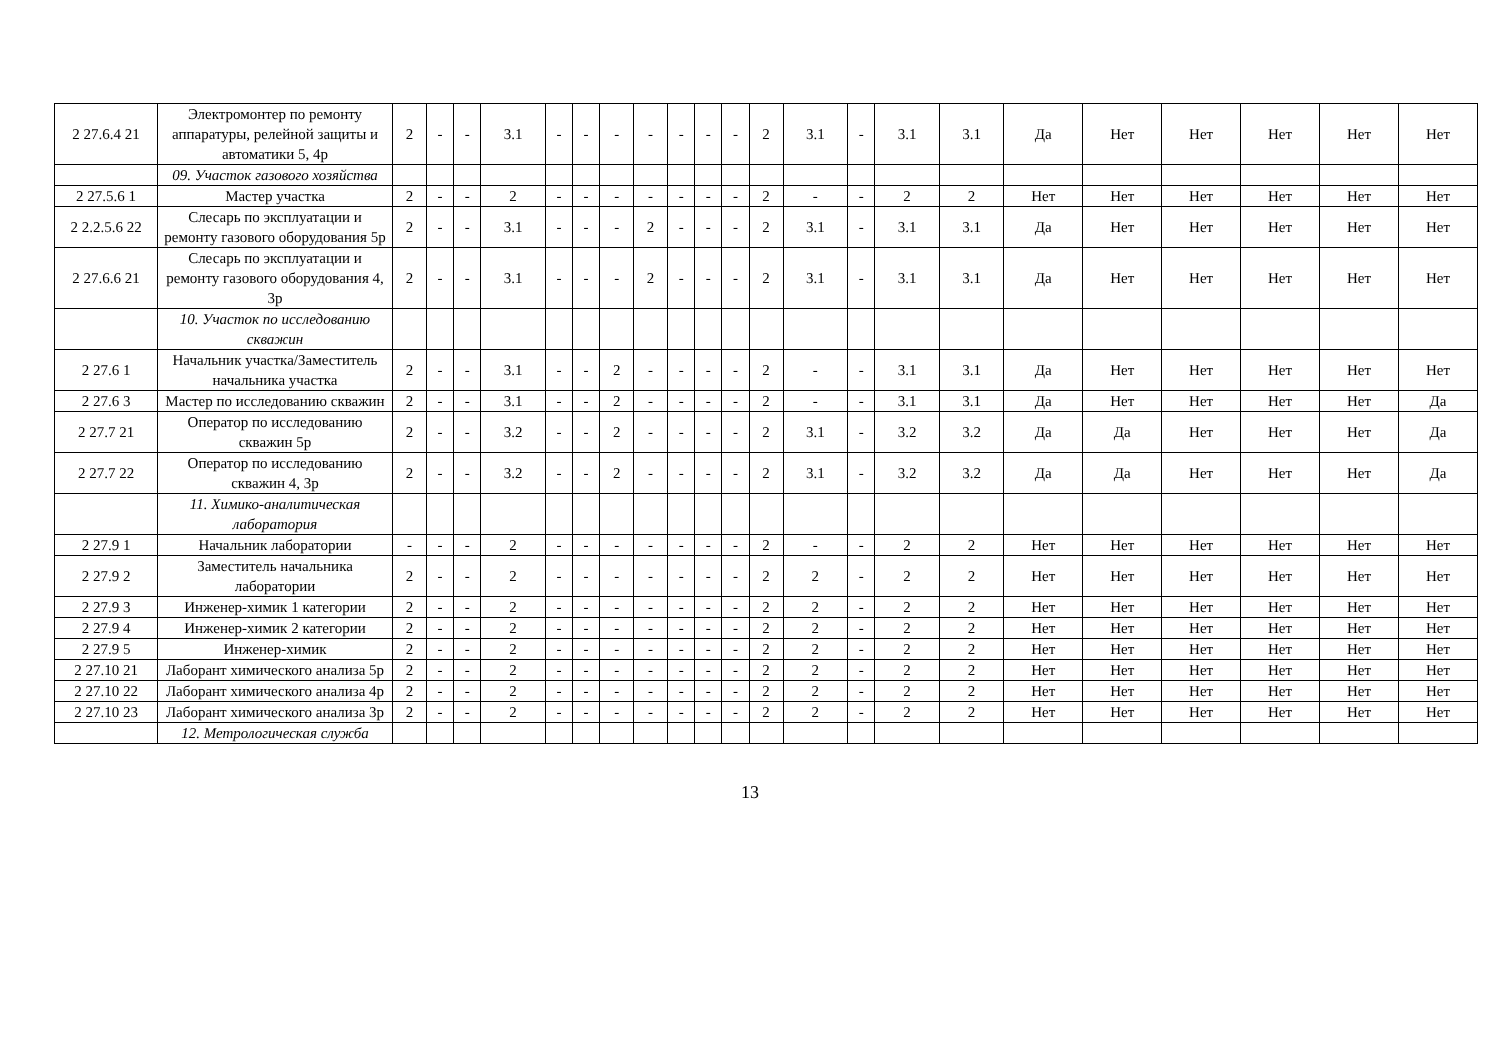| 2 27.6.4 21 | Электромонтер по ремонту аппаратуры, релейной защиты и автоматики 5, 4р | 2 | - | - | 3.1 | - | - | - | - | - | - | - | 2 | 3.1 | - | 3.1 | 3.1 | Да | Нет | Нет | Нет | Нет | Нет |
| | 09. Участок газового хозяйства | | | | | | | | | | | | | | | | | | | | | | |
| 2 27.5.6 1 | Мастер участка | 2 | - | - | 2 | - | - | - | - | - | - | - | 2 | - | - | 2 | 2 | Нет | Нет | Нет | Нет | Нет | Нет |
| 2 2.2.5.6 22 | Слесарь по эксплуатации и ремонту газового оборудования 5р | 2 | - | - | 3.1 | - | - | - | 2 | - | - | - | 2 | 3.1 | - | 3.1 | 3.1 | Да | Нет | Нет | Нет | Нет | Нет |
| 2 27.6.6 21 | Слесарь по эксплуатации и ремонту газового оборудования 4, 3р | 2 | - | - | 3.1 | - | - | - | 2 | - | - | - | 2 | 3.1 | - | 3.1 | 3.1 | Да | Нет | Нет | Нет | Нет | Нет |
| | 10. Участок по исследованию скважин | | | | | | | | | | | | | | | | | | | | | | |
| 2 27.6 1 | Начальник участка/Заместитель начальника участка | 2 | - | - | 3.1 | - | - | 2 | - | - | - | - | 2 | - | - | 3.1 | 3.1 | Да | Нет | Нет | Нет | Нет | Нет |
| 2 27.6 3 | Мастер по исследованию скважин | 2 | - | - | 3.1 | - | - | 2 | - | - | - | - | 2 | - | - | 3.1 | 3.1 | Да | Нет | Нет | Нет | Нет | Да |
| 2 27.7 21 | Оператор по исследованию скважин 5р | 2 | - | - | 3.2 | - | - | 2 | - | - | - | - | 2 | 3.1 | - | 3.2 | 3.2 | Да | Да | Нет | Нет | Нет | Да |
| 2 27.7 22 | Оператор по исследованию скважин 4, 3р | 2 | - | - | 3.2 | - | - | 2 | - | - | - | - | 2 | 3.1 | - | 3.2 | 3.2 | Да | Да | Нет | Нет | Нет | Да |
| | 11. Химико-аналитическая лаборатория | | | | | | | | | | | | | | | | | | | | | | |
| 2 27.9 1 | Начальник лаборатории | - | - | - | 2 | - | - | - | - | - | - | - | 2 | - | - | 2 | 2 | Нет | Нет | Нет | Нет | Нет | Нет |
| 2 27.9 2 | Заместитель начальника лаборатории | 2 | - | - | 2 | - | - | - | - | - | - | - | 2 | 2 | - | 2 | 2 | Нет | Нет | Нет | Нет | Нет | Нет |
| 2 27.9 3 | Инженер-химик 1 категории | 2 | - | - | 2 | - | - | - | - | - | - | - | 2 | 2 | - | 2 | 2 | Нет | Нет | Нет | Нет | Нет | Нет |
| 2 27.9 4 | Инженер-химик 2 категории | 2 | - | - | 2 | - | - | - | - | - | - | - | 2 | 2 | - | 2 | 2 | Нет | Нет | Нет | Нет | Нет | Нет |
| 2 27.9 5 | Инженер-химик | 2 | - | - | 2 | - | - | - | - | - | - | - | 2 | 2 | - | 2 | 2 | Нет | Нет | Нет | Нет | Нет | Нет |
| 2 27.10 21 | Лаборант химического анализа 5р | 2 | - | - | 2 | - | - | - | - | - | - | - | 2 | 2 | - | 2 | 2 | Нет | Нет | Нет | Нет | Нет | Нет |
| 2 27.10 22 | Лаборант химического анализа 4р | 2 | - | - | 2 | - | - | - | - | - | - | - | 2 | 2 | - | 2 | 2 | Нет | Нет | Нет | Нет | Нет | Нет |
| 2 27.10 23 | Лаборант химического анализа 3р | 2 | - | - | 2 | - | - | - | - | - | - | - | 2 | 2 | - | 2 | 2 | Нет | Нет | Нет | Нет | Нет | Нет |
| | 12. Метрологическая служба | | | | | | | | | | | | | | | | | | | | | | |
13